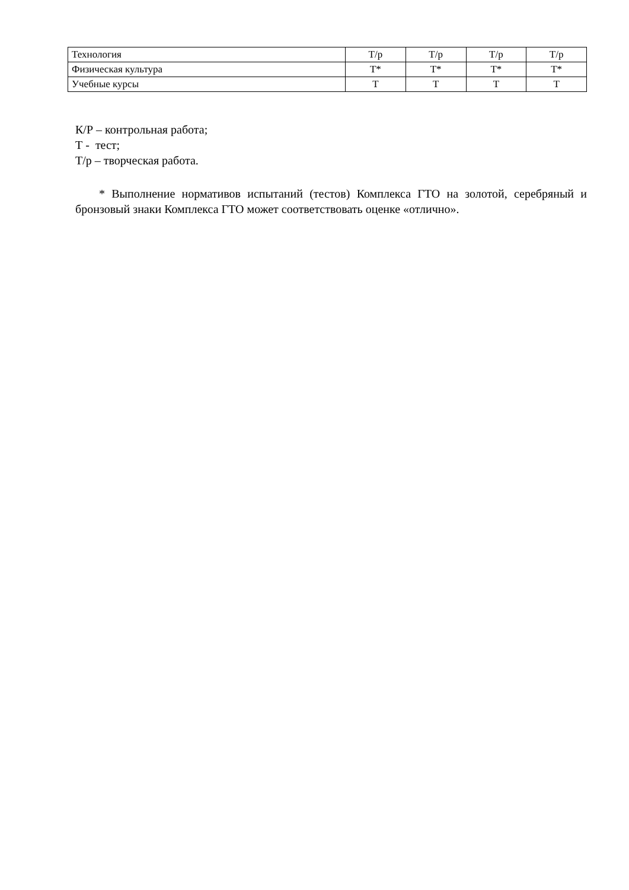| Технология | Т/р | Т/р | Т/р | Т/р |
| Физическая культура | Т* | Т* | Т* | Т* |
| Учебные курсы | Т | Т | Т | Т |
К/Р – контрольная работа;
Т - тест;
Т/р – творческая работа.
* Выполнение нормативов испытаний (тестов) Комплекса ГТО на золотой, серебряный и бронзовый знаки Комплекса ГТО может соответствовать оценке «отлично».